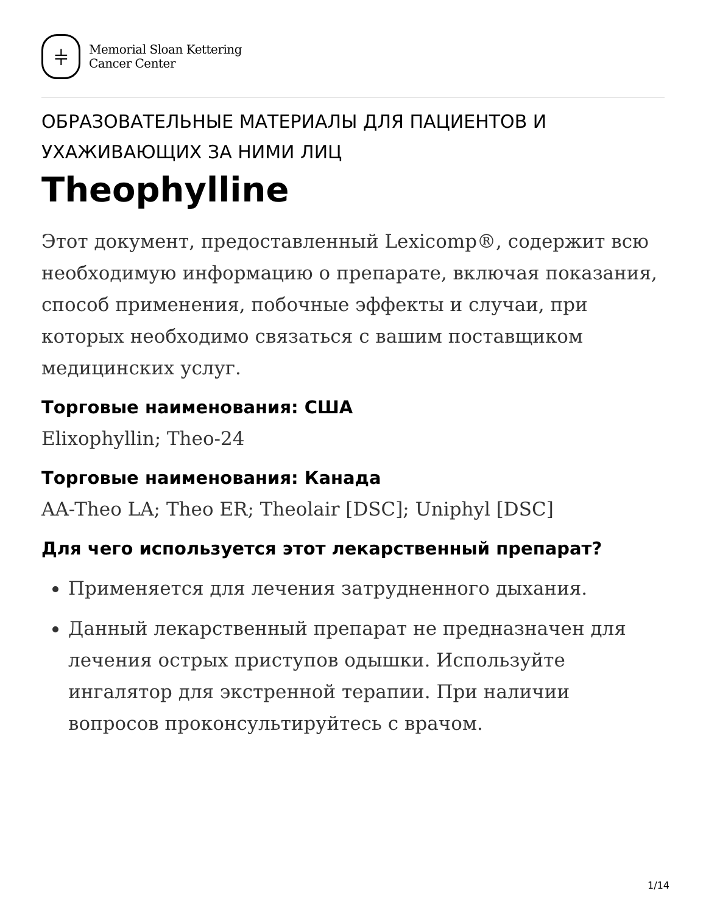⫩
Memorial Sloan Kettering
Cancer Center
ОБРАЗОВАТЕЛЬНЫЕ МАТЕРИАЛЫ ДЛЯ ПАЦИЕНТОВ И УХАЖИВАЮЩИХ ЗА НИМИ ЛИЦ
Theophylline
Этот документ, предоставленный Lexicomp®, содержит всю необходимую информацию о препарате, включая показания, способ применения, побочные эффекты и случаи, при которых необходимо связаться с вашим поставщиком медицинских услуг.
Торговые наименования: США
Elixophyllin; Theo-24
Торговые наименования: Канада
AA-Theo LA; Theo ER; Theolair [DSC]; Uniphyl [DSC]
Для чего используется этот лекарственный препарат?
Применяется для лечения затрудненного дыхания.
Данный лекарственный препарат не предназначен для лечения острых приступов одышки. Используйте ингалятор для экстренной терапии. При наличии вопросов проконсультируйтесь с врачом.
1/14